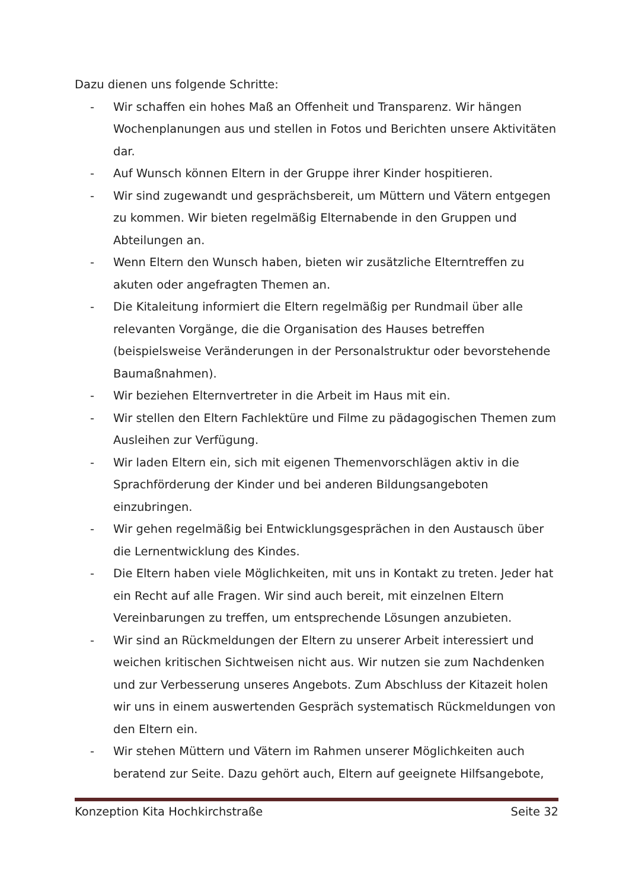Dazu dienen uns folgende Schritte:
- Wir schaffen ein hohes Maß an Offenheit und Transparenz. Wir hängen Wochenplanungen aus und stellen in Fotos und Berichten unsere Aktivitäten dar.
- Auf Wunsch können Eltern in der Gruppe ihrer Kinder hospitieren.
- Wir sind zugewandt und gesprächsbereit, um Müttern und Vätern entgegen zu kommen. Wir bieten regelmäßig Elternabende in den Gruppen und Abteilungen an.
- Wenn Eltern den Wunsch haben, bieten wir zusätzliche Elterntreffen zu akuten oder angefragten Themen an.
- Die Kitaleitung informiert die Eltern regelmäßig per Rundmail über alle relevanten Vorgänge, die die Organisation des Hauses betreffen (beispielsweise Veränderungen in der Personalstruktur oder bevorstehende Baumaßnahmen).
- Wir beziehen Elternvertreter in die Arbeit im Haus mit ein.
- Wir stellen den Eltern Fachlektüre und Filme zu pädagogischen Themen zum Ausleihen zur Verfügung.
- Wir laden Eltern ein, sich mit eigenen Themenvorschlägen aktiv in die Sprachförderung der Kinder und bei anderen Bildungsangeboten einzubringen.
- Wir gehen regelmäßig bei Entwicklungsgesprächen in den Austausch über die Lernentwicklung des Kindes.
- Die Eltern haben viele Möglichkeiten, mit uns in Kontakt zu treten. Jeder hat ein Recht auf alle Fragen. Wir sind auch bereit, mit einzelnen Eltern Vereinbarungen zu treffen, um entsprechende Lösungen anzubieten.
- Wir sind an Rückmeldungen der Eltern zu unserer Arbeit interessiert und weichen kritischen Sichtweisen nicht aus. Wir nutzen sie zum Nachdenken und zur Verbesserung unseres Angebots. Zum Abschluss der Kitazeit holen wir uns in einem auswertenden Gespräch systematisch Rückmeldungen von den Eltern ein.
- Wir stehen Müttern und Vätern im Rahmen unserer Möglichkeiten auch beratend zur Seite. Dazu gehört auch, Eltern auf geeignete Hilfsangebote,
Konzeption Kita Hochkirchstraße Seite 32